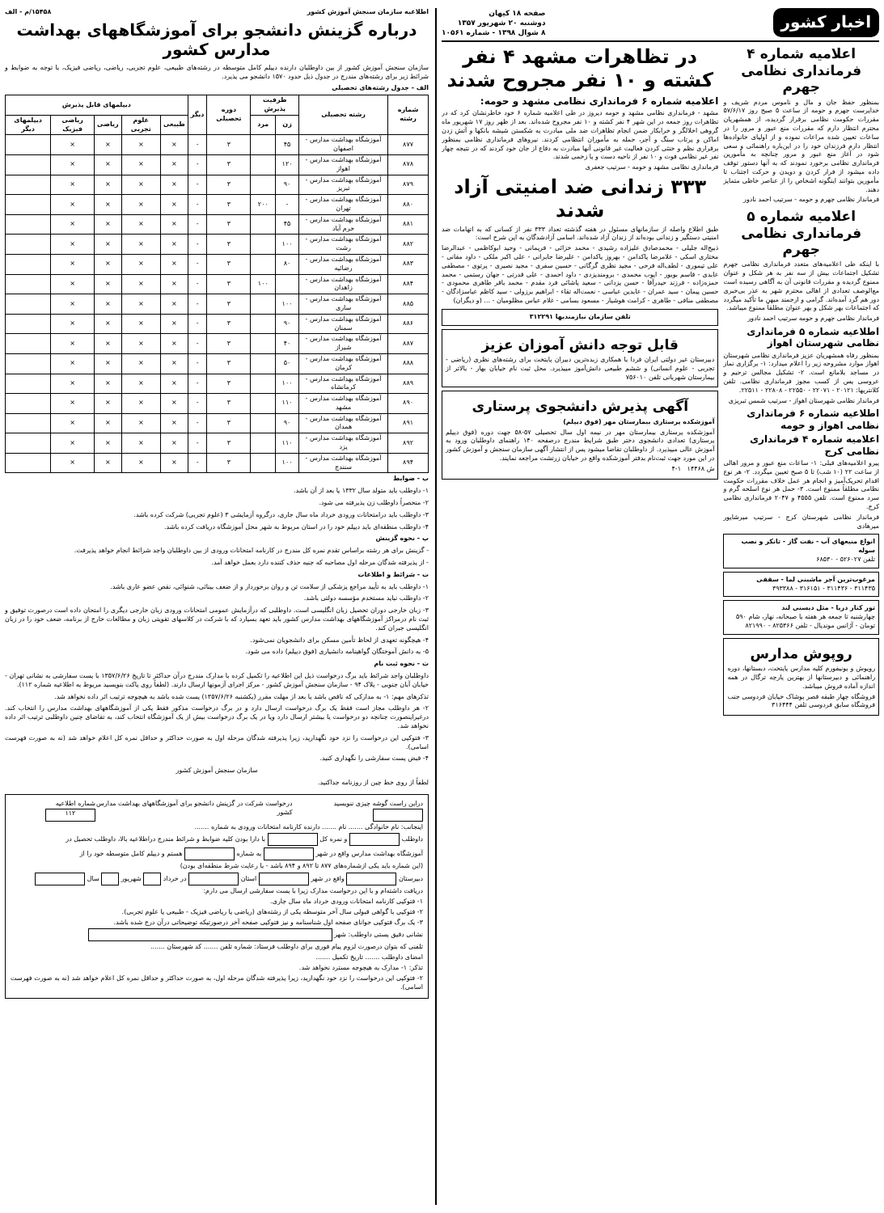اخبار کشور
صفحه ۱۸ کیهان
دوشنبه ۲۰ شهریور ۱۳۵۷
۸ شوال ۱۳۹۸ - شماره ۱۰۵۶۱
اعلامیه شماره ۴ فرمانداری نظامی جهرم
بمنظور حفظ جان و مال و ناموس مردم شریف و خداپرست جهرم و حومه از ساعت ۵ صبح روز ۵۷/۶/۱۷ مقررات حکومت نظامی برقرار گردیده، از همشهریان محترم انتظار دارم که مقررات منع عبور و مرور را در ساعات تعیین شده مراعات نموده و از اولیای خانواده‌ها انتظار دارم فرزندان خود را در این‌باره راهنمائی و سعی شود در آغاز منع عبور و مرور چنانچه به مأمورین فرمانداری نظامی برخورد نمودند که به آنها دستور توقف داده میشود از فرار کردن و دویدن و حرکت اجتناب تا مأمورین بتوانند اینگونه اشخاص را از عناصر خاطی متمایز دهند.
فرماندار نظامی جهرم و حومه - سرتیپ احمد نادور
اعلامیه شماره ۵ فرمانداری نظامی جهرم
با اینکه طی اعلامیه‌های متعدد فرمانداری نظامی جهرم تشکیل اجتماعات بیش از سه نفر به هر شکل و عنوان ممنوع گردیده و مقررات قانونی آن به آگاهی رسیده است مع‌الوصف تعدادی از اهالی محترم شهر به عذر بی‌خبری دور هم گرد آمده‌اند. گرامی و ارجمند میهن ما تأکید میگردد که اجتماعات بهر شکل و بهر عنوان مطلقاً ممنوع میباشد.
فرماندار نظامی جهرم و حومه سرتیپ احمد نادور
اطلاعیه شماره ۵ فرمانداری نظامی شهرستان اهواز
بمنظور رفاه همشهریان عزیز فرمانداری نظامی شهرستان اهواز موارد مشروحه زیر را اعلام میدارد: ۱- برگزاری نماز در مساجد بلامانع است. ۲- تشکیل مجالس ترحیم و عروسی پس از کسب مجوز فرمانداری نظامی. تلفن کلانتریها: ۲۰۱۲۱ - ۲۲۰۷۱ - ۲۲۵۵۰ - ۲۲۸۰۸ - ۲۲۵۱۱.
فرماندار نظامی شهرستان اهواز - سرتیپ شمس تبریزی
اطلاعیه شماره ۶ فرمانداری نظامی اهواز و حومه
اعلامیه شماره ۴ فرمانداری نظامی کرج
پیرو اعلامیه‌های قبلی: ۱- ساعات منع عبور و مرور اهالی از ساعت ۲۲ (۱۰ شب) تا ۵ صبح تعیین میگردد. ۲- هر نوع اقدام تحریک‌آمیز و انجام هر عمل خلاف مقررات حکومت نظامی مطلقاً ممنوع است. ۳- حمل هر نوع اسلحه گرم و سرد ممنوع است. تلفن ۴۵۵۵ و ۲۰۴۷ فرمانداری نظامی کرج.
فرماندار نظامی شهرستان کرج - سرتیپ میرشاپور میرهادی
انواع منبعهای آب - نفت گاز - تانکر و نصب سوله
تلفن ۵۲۶۰۲۷ - ۶۸۵۳۰
مرغوب‌ترین آجر ماشینی لما - سقفی
۳۱۱۴۳۵ - ۳۱۱۴۳۶ - ۳۱۶۱۵۱ - ۳۹۳۳۸۸
تور کنار دریا - متل دیسنی لند
چهارشنبه تا جمعه هر هفته با صبحانه، نهار، شام ۵۹۰ تومان - آژانس موندیال - تلفن ۸۲۵۳۶۶ - ۸۲۱۹۹۰
روپوش مدارس
روپوش و یونیفورم کلیه مدارس پایتخت، دبستانها، دوره راهنمائی و دبیرستانها از بهترین پارچه ترگال در همه اندازه آماده فروش میباشد.
فروشگاه چهار طبقه قصر پوشاک خیابان فردوسی جنب فروشگاه سابق فردوسی تلفن ۳۱۶۴۴۴
در تظاهرات مشهد ۴ نفر کشته و ۱۰ نفر مجروح شدند
اعلامیه شماره ۶ فرمانداری نظامی مشهد و حومه:
مشهد - فرمانداری نظامی مشهد و حومه دیروز در طی اعلامیه شماره ۶ خود خاطرنشان کرد که در تظاهرات روز جمعه در این شهر ۴ نفر کشته و ۱۰ نفر مجروح شده‌اند. بعد از ظهر روز ۱۷ شهریور ماه گروهی اخلالگر و خرابکار ضمن انجام تظاهرات ضد ملی مبادرت به شکستن شیشه بانکها و آتش زدن اماکن و پرتاب سنگ و آجر، حمله به مأموران انتظامی کردند. نیروهای فرمانداری نظامی بمنظور برقراری نظم و خنثی کردن فعالیت غیر قانونی آنها مبادرت به دفاع از جان خود کردند که در نتیجه چهار نفر غیر نظامی فوت و ۱۰ نفر از ناحیه دست و پا زخمی شدند.
فرمانداری نظامی مشهد و حومه - سرتیپ جعفری
۳۳۳ زندانی ضد امنیتی آزاد شدند
طبق اطلاع واصله از سازمانهای مسئول در هفته گذشته تعداد ۳۳۳ نفر از کسانی که به اتهامات ضد امنیتی دستگیر و زندانی بوده‌اند از زندان آزاد شده‌اند. اسامی آزادشدگان به این شرح است:
ذبیح‌اله جلیلی - محمدصادق علیزاده رشیدی - محمد خزائی - فریمانی - وحید ابوکاظمی - عبدالرضا مختاری اسکی - غلامرضا پاکدامن - بهروز پاکدامن - علیرضا جابرانی - علی اکبر ملکی - داود مقانی - علی تیموری - لطف‌اله فرحی - مجید نظری گرگانی - حسین سفری - مجید نصیری - پرتوی - مصطفی عابدی - قاسم بوبور - ایوب محمدی - برومندیزدی - داود احمدی - علی قدرتی - جهان رستمی - محمد حمزه‌زاده - فرزند حیدرآقا - حسن یزدانی - سعید پاشائی فرد مقدم - محمد باقر طاهری محمودی - حسین پیمان - سید عمران - عابدین عباسی - نعمت‌اله تقاء - ابراهیم برزولی - سید کاظم عباسزادگان - مصطفی منافی - طاهری - کرامت هوشیار - مسعود بسامی - غلام عباس مظلومیان - ... (و دیگران)
تلفن سازمان نیازمندیها ۳۱۲۲۹۱
قابل توجه دانش آموزان عزیز
دبیرستان غیر دولتی ایران فردا با همکاری زبده‌ترین دبیران پایتخت برای رشته‌های نظری (ریاضی - تجربی - علوم انسانی) و ششم طبیعی دانش‌آموز میپذیرد. محل ثبت نام خیابان بهار - بالاتر از بیمارستان شهربانی تلفن ۷۵۶۰۱۰
آگهی پذیرش دانشجوی پرستاری
آموزشکده پرستاری بیمارستان مهر (فوق دیپلم)
آموزشکده پرستاری بیمارستان مهر در نیمه اول سال تحصیلی ۵۷-۵۸ جهت دوره (فوق دیپلم پرستاری) تعدادی دانشجوی دختر طبق شرایط مندرج درصفحه ۱۴۰ راهنمای داوطلبان ورود به آموزش عالی میپذیرد. از داوطلبان تقاضا میشود پس از انتشار آگهی سازمان سنجش و آموزش کشور در این مورد جهت ثبت‌نام بدفتر آموزشکده واقع در خیابان زرتشت مراجعه نمایند.
ش ۱۴۴۶۸ ۱-۴
اطلاعیه سازمان سنجش آموزش کشور ۱۵۴۵۸/م - الف
درباره گزینش دانشجو برای آموزشگاههای بهداشت مدارس کشور
سازمان سنجش آموزش کشور از بین داوطلبان دارنده دیپلم کامل متوسطه در رشته‌های طبیعی، علوم تجربی، ریاضی، ریاضی فیزیک، با توجه به ضوابط و شرائط زیر برای رشته‌های مندرج در جدول ذیل حدود ۱۵۷۰ دانشجو می پذیرد.
الف - جدول رشته‌های تحصیلی
| شماره رشته | رشته تحصیلی | ظرفیت پذیرش | | دوره تحصیلی | دیگر | دیپلمهای قابل پذیرش | | | | |
| --- | --- | --- | --- | --- | --- | --- | --- | --- | --- | --- |
| | | زن | مرد | | | طبیعی | علوم تجربی | ریاضی | ریاضی فیزیک | دیپلمهای دیگر |
| ۸۷۷ | آموزشگاه بهداشت مدارس - اصفهان | ۴۵ | | ۳ | - | × | × | × | × | |
| ۸۷۸ | آموزشگاه بهداشت مدارس - اهواز | ۱۲۰ | | ۳ | - | × | × | × | × | |
| ۸۷۹ | آموزشگاه بهداشت مدارس - تبریز | ۹۰ | | ۳ | - | × | × | × | × | |
| ۸۸۰ | آموزشگاه بهداشت مدارس - تهران | - | ۲۰۰ | ۳ | - | × | × | × | × | |
| ۸۸۱ | آموزشگاه بهداشت مدارس - خرم آباد | ۴۵ | | ۳ | - | × | × | × | × | |
| ۸۸۲ | آموزشگاه بهداشت مدارس - رشت | ۱۰۰ | | ۳ | - | × | × | × | × | |
| ۸۸۳ | آموزشگاه بهداشت مدارس - رضائیه | ۸۰ | | ۳ | - | × | × | × | × | |
| ۸۸۴ | آموزشگاه بهداشت مدارس - زاهدان | | ۱۰۰ | ۳ | - | × | × | × | × | |
| ۸۸۵ | آموزشگاه بهداشت مدارس - ساری | ۱۰۰ | | ۳ | - | × | × | × | × | |
| ۸۸۶ | آموزشگاه بهداشت مدارس - سمنان | ۹۰ | | ۳ | - | × | × | × | × | |
| ۸۸۷ | آموزشگاه بهداشت مدارس - شیراز | ۴۰ | | ۳ | - | × | × | × | × | |
| ۸۸۸ | آموزشگاه بهداشت مدارس - کرمان | ۵۰ | | ۳ | - | × | × | × | × | |
| ۸۸۹ | آموزشگاه بهداشت مدارس - کرمانشاه | ۱۰۰ | | ۳ | - | × | × | × | × | |
| ۸۹۰ | آموزشگاه بهداشت مدارس - مشهد | ۱۱۰ | | ۳ | - | × | × | × | × | |
| ۸۹۱ | آموزشگاه بهداشت مدارس - همدان | ۹۰ | | ۳ | - | × | × | × | × | |
| ۸۹۲ | آموزشگاه بهداشت مدارس - یزد | ۱۱۰ | | ۳ | - | × | × | × | × | |
| ۸۹۴ | آموزشگاه بهداشت مدارس - سنندج | ۱۰۰ | | ۳ | - | × | × | × | × | |
ب - ضوابط
۱- داوطلب باید متولد سال ۱۳۳۲ یا بعد از آن باشد.
۲- منحصراً داوطلب زن پذیرفته می شود.
۳- داوطلب باید درامتحانات ورودی خرداد ماه سال جاری، درگروه آزمایشی ۳ (علوم تجربی) شرکت کرده باشد.
۴- داوطلب منطقه‌ای باید دیپلم خود را در استان مربوط به شهر محل آموزشگاه دریافت کرده باشد.
پ - نحوه گزینش
- گزینش برای هر رشته براساس تقدم نمره کل مندرج در کارنامه امتحانات ورودی از بین داوطلبان واجد شرائط انجام خواهد پذیرفت.
- از پذیرفته شدگان مرحله اول مصاحبه که جنبه حذف کننده دارد بعمل خواهد آمد.
ت - شرائط و اطلاعات
۱- داوطلب باید به تأیید مراجع پزشکی از سلامت تن و روان برخوردار و از ضعف بینائی، شنوائی، نقص عضو عاری باشد.
۲- داوطلب نباید مستخدم مؤسسه دولتی باشد.
۳- زبان خارجی دوران تحصیل زبان انگلیسی است. داوطلبی که درآزمایش عمومی امتحانات ورودی زبان خارجی دیگری را امتحان داده است درصورت توفیق و ثبت نام درمراکز آموزشگاههای بهداشت مدارس کشور باید تعهد بسپارد که با شرکت در کلاسهای تقویتی زبان و مطالعات خارج از برنامه، ضعف خود را در زبان انگلیسی جبران کند.
۴- هیچگونه تعهدی از لحاظ تأمین مسکن برای دانشجویان نمی‌شود.
۵- به دانش آموختگان گواهینامه دانشیاری (فوق دیپلم) داده می شود.
ث - نحوه ثبت نام
داوطلبان واجد شرائط باید برگ درخواست ذیل این اطلاعیه را تکمیل کرده با مدارک مندرج درآن حداکثر تا تاریخ ۱۳۵۷/۶/۲۶ با پست سفارشی به نشانی تهران - خیابان آبان جنوبی - پلاک ۹۴ - سازمان سنجش آموزش کشور - مرکز اجرای آزمونها ارسال دارند. (لطفاً روی پاکت بنویسید مربوط به اطلاعیه شماره ۱۱۲).
تذکرهای مهم: ۱- به مدارکی که ناقص باشد یا بعد از مهلت مقرر (یکشنبه ۱۳۵۷/۶/۲۶) پست شده باشد به هیچوجه ترتیب اثر داده نخواهد شد.
۲- هر داوطلب مجاز است فقط یک برگ درخواست ارسال دارد و در برگ درخواست مذکور فقط یکی از آموزشگاههای بهداشت مدارس را انتخاب کند. درغیراینصورت چنانچه دو درخواست یا بیشتر ارسال دارد ویا در یک برگ درخواست بیش از یک آموزشگاه انتخاب کند، به تقاضای چنین داوطلبی ترتیب اثر داده نخواهد شد.
۳- فتوکپی این درخواست را نزد خود نگهدارید، زیرا پذیرفته شدگان مرحله اول به صورت حداکثر و حداقل نمره کل اعلام خواهد شد (نه به صورت فهرست اسامی).
۴- قبض پست سفارشی را نگهداری کنید.
سازمان سنجش آموزش کشور
لطفاً از روی خط چین از روزنامه جداکنید.
دراین راست گوشه چیزی ننویسید درخواست شرکت در گزینش دانشجو برای آموزشگاههای بهداشت مدارس کشور شماره اطلاعیه ۱۱۲
اینجانب: نام خانوادگی ....... نام ....... دارنده کارنامه امتحانات ورودی به شماره .......
داوطلب و نمره کل با دارا بودن کلیه ضوابط و شرائط مندرج دراطلاعیه بالا، داوطلب تحصیل در
آموزشگاه بهداشت مدارس واقع در شهر به شماره هستم و دیپلم کامل متوسطه خود را از
(این شماره باید یکی ازشماره‌های ۸۷۷ تا ۸۹۲ و ۸۹۴ باشد - با رعایت شرط منطقه‌ای بودن)
دبیرستان واقع در شهر استان در خرداد شهریور سال
دریافت داشته‌ام و با این درخواست مدارک زیرا با پست سفارشی ارسال می دارم:
۱- فتوکپی کارنامه امتحانات ورودی خرداد ماه سال جاری.
۲- فتوکپی با گواهی قبولی سال آخر متوسطه یکی از رشته‌های (ریاضی یا ریاضی فیزیک - طبیعی یا علوم تجربی).
۳- یک برگ فتوکپی حوانای صفحه اول شناسنامه و نیز فتوکپی صفحه آخر درصورتیکه توضیحاتی درآن درج شده باشد.
نشانی دقیق پستی داوطلب: شهر
تلفنی که بتوان درصورت لزوم پیام فوری برای داوطلب فرستاد: شماره تلفن ....... کد شهرستان .......
امضای داوطلب ....... تاریخ تکمیل .......
تذکر: ۱- مدارک به هیچوجه مسترد نخواهد شد.
۲- فتوکپی این درخواست را نزد خود نگهدارید، زیرا پذیرفته شدگان مرحله اول، به صورت حداکثر و حداقل نمره کل اعلام خواهد شد (نه به صورت فهرست اسامی).